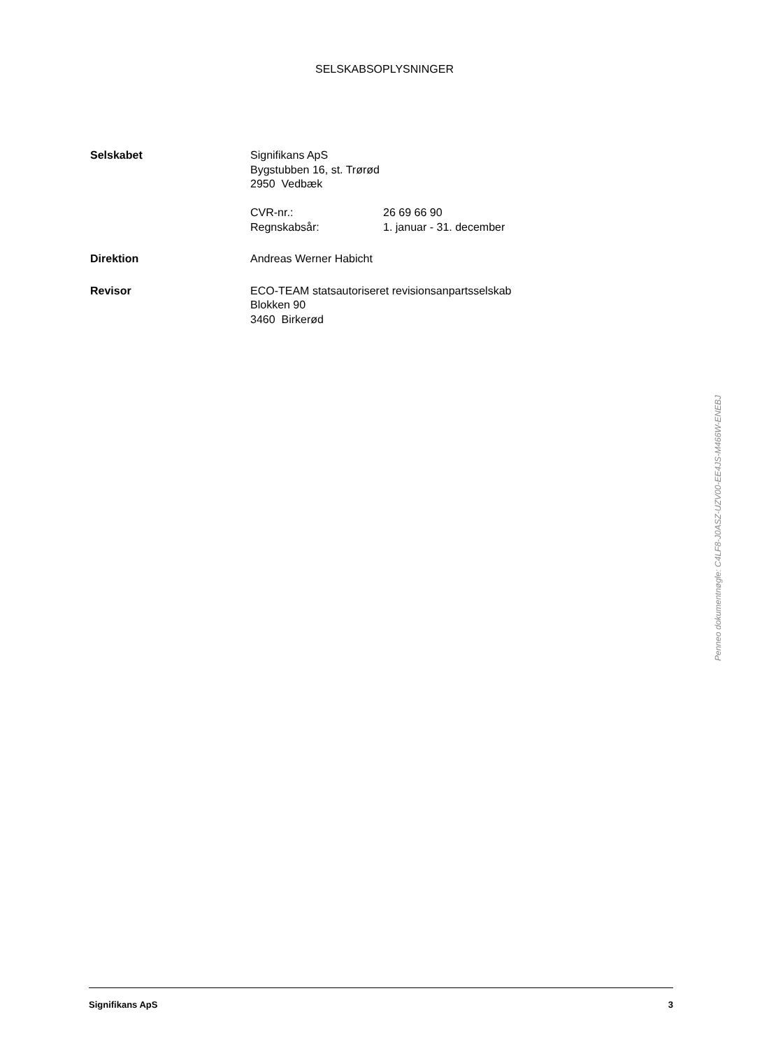SELSKABSOPLYSNINGER
Selskabet Signifikans ApS
Bygstubben 16, st. Trørød
2950 Vedbæk
CVR-nr.: 26 69 66 90
Regnskabsår: 1. januar - 31. december
Direktion Andreas Werner Habicht
Revisor ECO-TEAM statsautoriseret revisionsanpartsselskab
Blokken 90
3460 Birkerød
Penneo dokumentnøgle: C4LF8-J0ASZ-UZV00-EE4JS-M466W-ENEBJ
Signifikans ApS 3